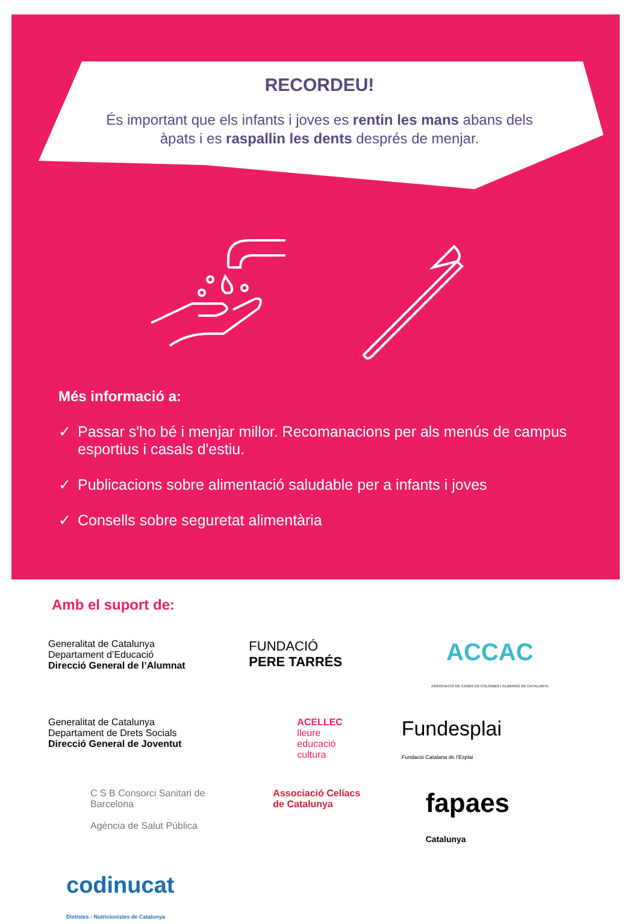RECORDEU!
És important que els infants i joves es rentin les mans abans dels àpats i es raspallin les dents després de menjar.
Més informació a:
✓ Passar s'ho bé i menjar millor. Recomanacions per als menús de campus esportius i casals d'estiu.
✓ Publicacions sobre alimentació saludable per a infants i joves
✓ Consells sobre seguretat alimentària
Amb el suport de:
Generalitat de Catalunya
Departament d’Educació
Direcció General de l’Alumnat
FUNDACIÓ
PERE TARRÉS
ACCAC
ASSOCIACIÓ DE CASES DE COLÒNIES I ALBERGS DE CATALUNYA
Generalitat de Catalunya
Departament de Drets Socials
Direcció General de Joventut
ACELLEC
lleure
educació
cultura
Fundesplai
Fundació Catalana de l'Esplai
C S B Consorci Sanitari de Barcelona
Agència de Salut Pública
Associació Celíacs
de Catalunya
fapaes
Catalunya
codinucat
Dietistes - Nutricionistes de Catalunya